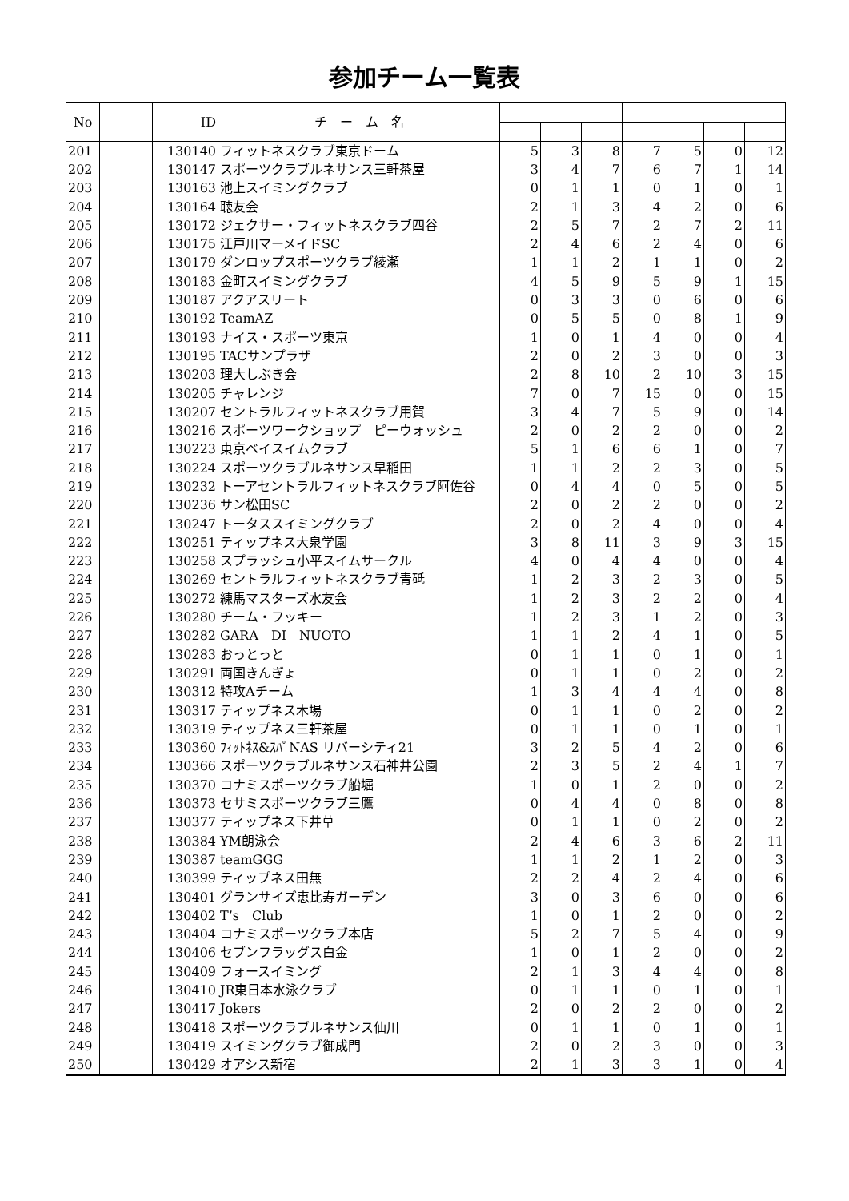参加チーム一覧表
| No | | ID | チ ー ム 名 | | | | | | | |
| --- | --- | --- | --- | --- | --- | --- | --- | --- | --- | --- |
| 201 | | 130140 | フィットネスクラブ東京ドーム | 5 | 3 | 8 | 7 | 5 | 0 | 12 |
| 202 | | 130147 | スポーツクラブルネサンス三軒茶屋 | 3 | 4 | 7 | 6 | 7 | 1 | 14 |
| 203 | | 130163 | 池上スイミングクラブ | 0 | 1 | 1 | 0 | 1 | 0 | 1 |
| 204 | | 130164 | 聴友会 | 2 | 1 | 3 | 4 | 2 | 0 | 6 |
| 205 | | 130172 | ジェクサー・フィットネスクラブ四谷 | 2 | 5 | 7 | 2 | 7 | 2 | 11 |
| 206 | | 130175 | 江戸川マーメイドSC | 2 | 4 | 6 | 2 | 4 | 0 | 6 |
| 207 | | 130179 | ダンロップスポーツクラブ綾瀬 | 1 | 1 | 2 | 1 | 1 | 0 | 2 |
| 208 | | 130183 | 金町スイミングクラブ | 4 | 5 | 9 | 5 | 9 | 1 | 15 |
| 209 | | 130187 | アクアスリート | 0 | 3 | 3 | 0 | 6 | 0 | 6 |
| 210 | | 130192 | TeamAZ | 0 | 5 | 5 | 0 | 8 | 1 | 9 |
| 211 | | 130193 | ナイス・スポーツ東京 | 1 | 0 | 1 | 4 | 0 | 0 | 4 |
| 212 | | 130195 | TACサンプラザ | 2 | 0 | 2 | 3 | 0 | 0 | 3 |
| 213 | | 130203 | 理大しぶき会 | 2 | 8 | 10 | 2 | 10 | 3 | 15 |
| 214 | | 130205 | チャレンジ | 7 | 0 | 7 | 15 | 0 | 0 | 15 |
| 215 | | 130207 | セントラルフィットネスクラブ用賀 | 3 | 4 | 7 | 5 | 9 | 0 | 14 |
| 216 | | 130216 | スポーツワークショップ ピーウォッシュ | 2 | 0 | 2 | 2 | 0 | 0 | 2 |
| 217 | | 130223 | 東京ベイスイムクラブ | 5 | 1 | 6 | 6 | 1 | 0 | 7 |
| 218 | | 130224 | スポーツクラブルネサンス早稲田 | 1 | 1 | 2 | 2 | 3 | 0 | 5 |
| 219 | | 130232 | トーアセントラルフィットネスクラブ阿佐谷 | 0 | 4 | 4 | 0 | 5 | 0 | 5 |
| 220 | | 130236 | サン松田SC | 2 | 0 | 2 | 2 | 0 | 0 | 2 |
| 221 | | 130247 | トータススイミングクラブ | 2 | 0 | 2 | 4 | 0 | 0 | 4 |
| 222 | | 130251 | ティップネス大泉学園 | 3 | 8 | 11 | 3 | 9 | 3 | 15 |
| 223 | | 130258 | スプラッシュ小平スイムサークル | 4 | 0 | 4 | 4 | 0 | 0 | 4 |
| 224 | | 130269 | セントラルフィットネスクラブ青砥 | 1 | 2 | 3 | 2 | 3 | 0 | 5 |
| 225 | | 130272 | 練馬マスターズ水友会 | 1 | 2 | 3 | 2 | 2 | 0 | 4 |
| 226 | | 130280 | チーム・フッキー | 1 | 2 | 3 | 1 | 2 | 0 | 3 |
| 227 | | 130282 | GARA DI NUOTO | 1 | 1 | 2 | 4 | 1 | 0 | 5 |
| 228 | | 130283 | おっとっと | 0 | 1 | 1 | 0 | 1 | 0 | 1 |
| 229 | | 130291 | 両国きんぎょ | 0 | 1 | 1 | 0 | 2 | 0 | 2 |
| 230 | | 130312 | 特攻Aチーム | 1 | 3 | 4 | 4 | 4 | 0 | 8 |
| 231 | | 130317 | ティップネス木場 | 0 | 1 | 1 | 0 | 2 | 0 | 2 |
| 232 | | 130319 | ティップネス三軒茶屋 | 0 | 1 | 1 | 0 | 1 | 0 | 1 |
| 233 | | 130360 | ﾌｨｯﾄﾈｽ&ｽﾊﾟNAS リバーシティ21 | 3 | 2 | 5 | 4 | 2 | 0 | 6 |
| 234 | | 130366 | スポーツクラブルネサンス石神井公園 | 2 | 3 | 5 | 2 | 4 | 1 | 7 |
| 235 | | 130370 | コナミスポーツクラブ船堀 | 1 | 0 | 1 | 2 | 0 | 0 | 2 |
| 236 | | 130373 | セサミスポーツクラブ三鷹 | 0 | 4 | 4 | 0 | 8 | 0 | 8 |
| 237 | | 130377 | ティップネス下井草 | 0 | 1 | 1 | 0 | 2 | 0 | 2 |
| 238 | | 130384 | YM朗泳会 | 2 | 4 | 6 | 3 | 6 | 2 | 11 |
| 239 | | 130387 | teamGGG | 1 | 1 | 2 | 1 | 2 | 0 | 3 |
| 240 | | 130399 | ティップネス田無 | 2 | 2 | 4 | 2 | 4 | 0 | 6 |
| 241 | | 130401 | グランサイズ恵比寿ガーデン | 3 | 0 | 3 | 6 | 0 | 0 | 6 |
| 242 | | 130402 | T’s Club | 1 | 0 | 1 | 2 | 0 | 0 | 2 |
| 243 | | 130404 | コナミスポーツクラブ本店 | 5 | 2 | 7 | 5 | 4 | 0 | 9 |
| 244 | | 130406 | セブンフラッグス白金 | 1 | 0 | 1 | 2 | 0 | 0 | 2 |
| 245 | | 130409 | フォースイミング | 2 | 1 | 3 | 4 | 4 | 0 | 8 |
| 246 | | 130410 | JR東日本水泳クラブ | 0 | 1 | 1 | 0 | 1 | 0 | 1 |
| 247 | | 130417 | Jokers | 2 | 0 | 2 | 2 | 0 | 0 | 2 |
| 248 | | 130418 | スポーツクラブルネサンス仙川 | 0 | 1 | 1 | 0 | 1 | 0 | 1 |
| 249 | | 130419 | スイミングクラブ御成門 | 2 | 0 | 2 | 3 | 0 | 0 | 3 |
| 250 | | 130429 | オアシス新宿 | 2 | 1 | 3 | 3 | 1 | 0 | 4 |